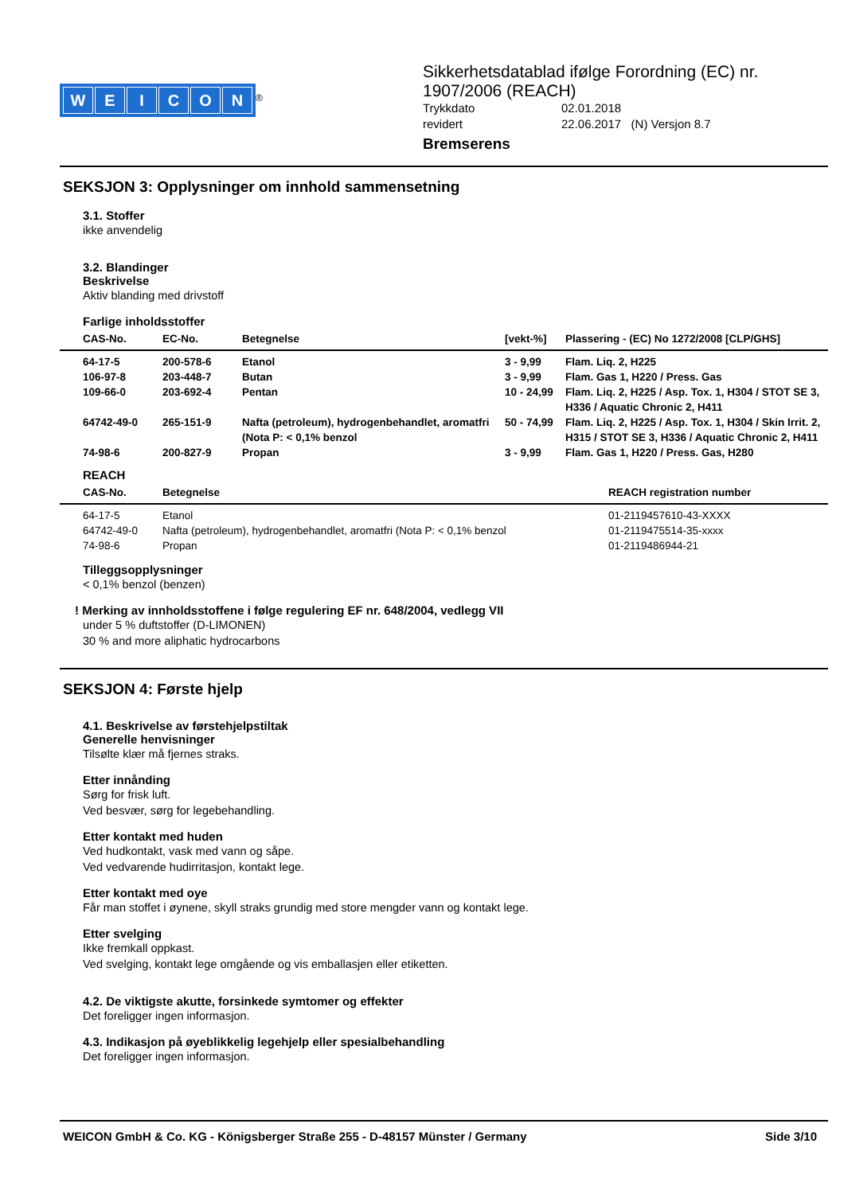WEICON
<sup>®</sup>
Sikkerhetsdatablad ifølge Forordning (EC) nr.
1907/2006 (REACH)
| Trykkdato | 02.01.2018 |
| revidert | 22.06.2017 (N) Versjon 8.7 |
Bremserens
SEKSJON 3: Opplysninger om innhold sammensetning
3.1. Stoffer
ikke anvendelig
3.2. Blandinger
Beskrivelse
Aktiv blanding med drivstoff
Farlige inholdsstoffer
| CAS-No. | EC-No. | Betegnelse | [vekt-%] | Plassering - (EC) No 1272/2008 [CLP/GHS] |
| --- | --- | --- | --- | --- |
| 64-17-5 | 200-578-6 | Etanol | 3 - 9,99 | Flam. Liq. 2, H225 |
| 106-97-8 | 203-448-7 | Butan | 3 - 9,99 | Flam. Gas 1, H220 / Press. Gas |
| 109-66-0 | 203-692-4 | Pentan | 10 - 24,99 | Flam. Liq. 2, H225 / Asp. Tox. 1, H304 / STOT SE 3, H336 / Aquatic Chronic 2, H411 |
| 64742-49-0 | 265-151-9 | Nafta (petroleum), hydrogenbehandlet, aromatfri (Nota P: < 0,1% benzol | 50 - 74,99 | Flam. Liq. 2, H225 / Asp. Tox. 1, H304 / Skin Irrit. 2, H315 / STOT SE 3, H336 / Aquatic Chronic 2, H411 |
| 74-98-6 | 200-827-9 | Propan | 3 - 9,99 | Flam. Gas 1, H220 / Press. Gas, H280 |
REACH
| CAS-No. | Betegnelse | REACH registration number |
| --- | --- | --- |
| 64-17-5 | Etanol | 01-2119457610-43-XXXX |
| 64742-49-0 | Nafta (petroleum), hydrogenbehandlet, aromatfri (Nota P: < 0,1% benzol | 01-2119475514-35-xxxx |
| 74-98-6 | Propan | 01-2119486944-21 |
Tilleggsopplysninger
< 0,1% benzol (benzen)
! Merking av innholdsstoffene i følge regulering EF nr. 648/2004, vedlegg VII
under 5 % duftstoffer (D-LIMONEN)
30 % and more aliphatic hydrocarbons
SEKSJON 4: Første hjelp
4.1. Beskrivelse av førstehjelpstiltak
Generelle henvisninger
Tilsølte klær må fjernes straks.
Etter innånding
Sørg for frisk luft.
Ved besvær, sørg for legebehandling.
Etter kontakt med huden
Ved hudkontakt, vask med vann og såpe.
Ved vedvarende hudirritasjon, kontakt lege.
Etter kontakt med oye
Får man stoffet i øynene, skyll straks grundig med store mengder vann og kontakt lege.
Etter svelging
Ikke fremkall oppkast.
Ved svelging, kontakt lege omgående og vis emballasjen eller etiketten.
4.2. De viktigste akutte, forsinkede symtomer og effekter
Det foreligger ingen informasjon.
4.3. Indikasjon på øyeblikkelig legehjelp eller spesialbehandling
Det foreligger ingen informasjon.
WEICON GmbH & Co. KG - Königsberger Straße 255 - D-48157 Münster / Germany Side 3/10